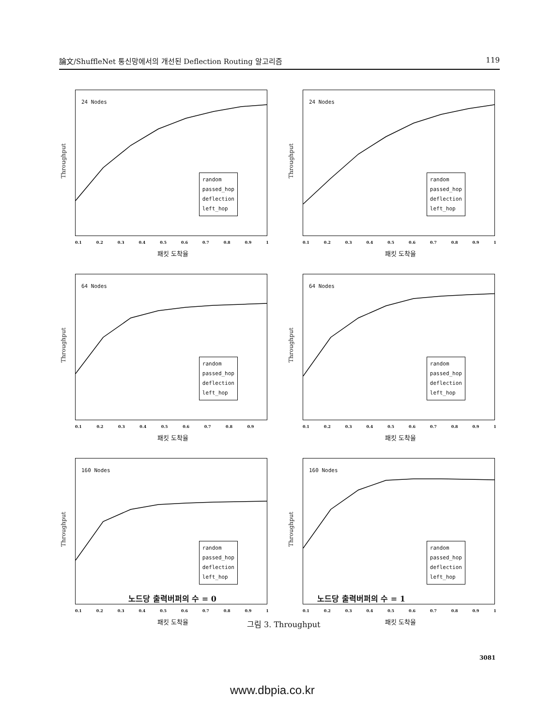論文/ShuffleNet 통신망에서의 개선된 Deflection Routing 알고리즘 119
Throughput
24 Nodes
random
passed_hop
deflection
left_hop
0.1 0.2 0.3 0.4 0.5 0.6 0.7 0.8 0.9 1
패킷 도착율
Throughput
24 Nodes
random
passed_hop
deflection
left_hop
0.1 0.2 0.3 0.4 0.5 0.6 0.7 0.8 0.9 1
패킷 도착율
Throughput
64 Nodes
random
passed_hop
deflection
left_hop
0.1 0.2 0.3 0.4 0.5 0.6 0.7 0.8 0.9
패킷 도착율
Throughput
64 Nodes
random
passed_hop
deflection
left_hop
0.1 0.2 0.3 0.4 0.5 0.6 0.7 0.8 0.9 1
패킷 도착율
Throughput
160 Nodes
random
passed_hop
deflection
left_hop
0.1 0.2 0.3 0.4 0.5 0.6 0.7 0.8 0.9 1
패킷 도착율
Throughput
160 Nodes
random
passed_hop
deflection
left_hop
0.1 0.2 0.3 0.4 0.5 0.6 0.7 0.8 0.9 1
패킷 도착율
노드당 출력버퍼의 수 = 0 노드당 출력버퍼의 수 = 1
그림 3. Throughput
3081
www.dbpia.co.kr